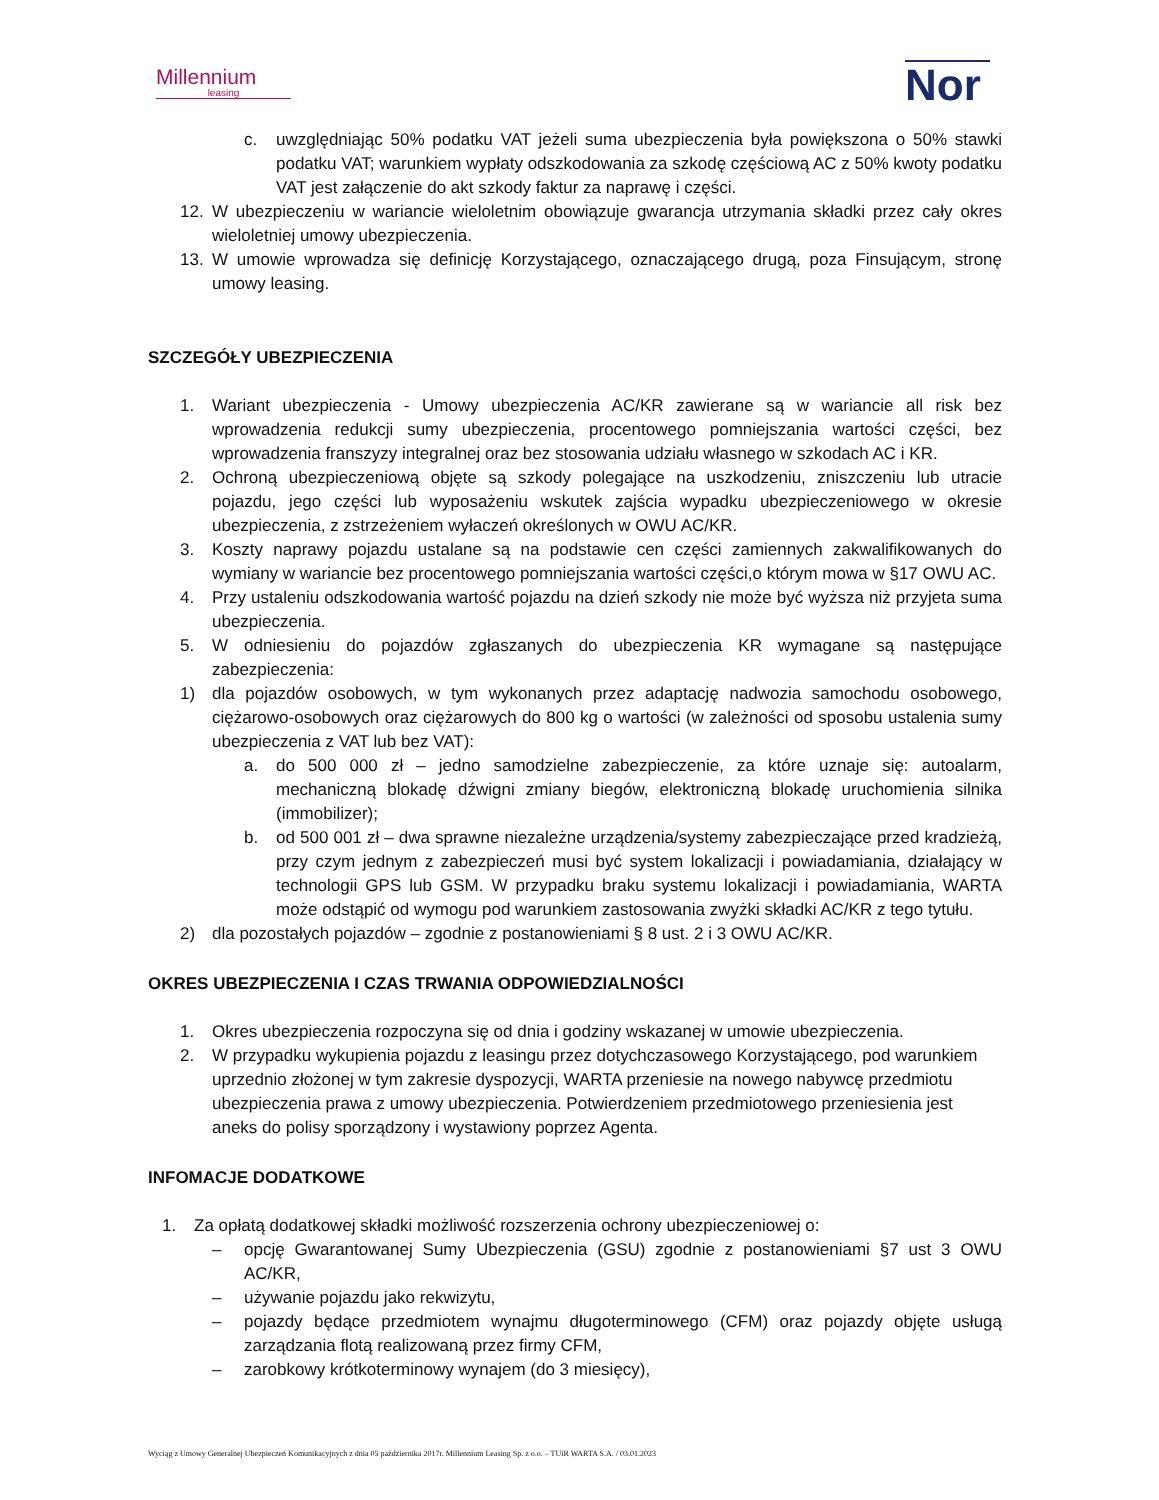Millennium
leasing
Nor
c. uwzględniając 50% podatku VAT jeżeli suma ubezpieczenia była powiększona o 50% stawki podatku VAT; warunkiem wypłaty odszkodowania za szkodę częściową AC z 50% kwoty podatku VAT jest załączenie do akt szkody faktur za naprawę i części.
12. W ubezpieczeniu w wariancie wieloletnim obowiązuje gwarancja utrzymania składki przez cały okres wieloletniej umowy ubezpieczenia.
13. W umowie wprowadza się definicję Korzystającego, oznaczającego drugą, poza Finsującym, stronę umowy leasing.
SZCZEGÓŁY UBEZPIECZENIA
1. Wariant ubezpieczenia - Umowy ubezpieczenia AC/KR zawierane są w wariancie all risk bez wprowadzenia redukcji sumy ubezpieczenia, procentowego pomniejszania wartości części, bez wprowadzenia franszyzy integralnej oraz bez stosowania udziału własnego w szkodach AC i KR.
2. Ochroną ubezpieczeniową objęte są szkody polegające na uszkodzeniu, zniszczeniu lub utracie pojazdu, jego części lub wyposażeniu wskutek zajścia wypadku ubezpieczeniowego w okresie ubezpieczenia, z zstrzeżeniem wyłaczeń określonych w OWU AC/KR.
3. Koszty naprawy pojazdu ustalane są na podstawie cen części zamiennych zakwalifikowanych do wymiany w wariancie bez procentowego pomniejszania wartości części,o którym mowa w §17 OWU AC.
4. Przy ustaleniu odszkodowania wartość pojazdu na dzień szkody nie może być wyższa niż przyjeta suma ubezpieczenia.
5. W odniesieniu do pojazdów zgłaszanych do ubezpieczenia KR wymagane są następujące zabezpieczenia:
1) dla pojazdów osobowych, w tym wykonanych przez adaptację nadwozia samochodu osobowego, ciężarowo-osobowych oraz ciężarowych do 800 kg o wartości (w zależności od sposobu ustalenia sumy ubezpieczenia z VAT lub bez VAT):
a. do 500 000 zł – jedno samodzielne zabezpieczenie, za które uznaje się: autoalarm, mechaniczną blokadę dźwigni zmiany biegów, elektroniczną blokadę uruchomienia silnika (immobilizer);
b. od 500 001 zł – dwa sprawne niezależne urządzenia/systemy zabezpieczające przed kradzieżą, przy czym jednym z zabezpieczeń musi być system lokalizacji i powiadamiania, działający w technologii GPS lub GSM. W przypadku braku systemu lokalizacji i powiadamiania, WARTA może odstąpić od wymogu pod warunkiem zastosowania zwyżki składki AC/KR z tego tytułu.
2) dla pozostałych pojazdów – zgodnie z postanowieniami § 8 ust. 2 i 3 OWU AC/KR.
OKRES UBEZPIECZENIA I CZAS TRWANIA ODPOWIEDZIALNOŚCI
1. Okres ubezpieczenia rozpoczyna się od dnia i godziny wskazanej w umowie ubezpieczenia.
2. W przypadku wykupienia pojazdu z leasingu przez dotychczasowego Korzystającego, pod warunkiem uprzednio złożonej w tym zakresie dyspozycji, WARTA przeniesie na nowego nabywcę przedmiotu ubezpieczenia prawa z umowy ubezpieczenia. Potwierdzeniem przedmiotowego przeniesienia jest aneks do polisy sporządzony i wystawiony poprzez Agenta.
INFOMACJE DODATKOWE
1. Za opłatą dodatkowej składki możliwość rozszerzenia ochrony ubezpieczeniowej o:
– opcję Gwarantowanej Sumy Ubezpieczenia (GSU) zgodnie z postanowieniami §7 ust 3 OWU AC/KR,
– używanie pojazdu jako rekwizytu,
– pojazdy będące przedmiotem wynajmu długoterminowego (CFM) oraz pojazdy objęte usługą zarządzania flotą realizowaną przez firmy CFM,
– zarobkowy krótkoterminowy wynajem (do 3 miesięcy),
Wyciąg z Umowy Generalnej Ubezpieczeń Komunikacyjnych z dnia 05 października 2017r. Millennium Leasing Sp. z o.o. – TUiR WARTA S.A. / 03.01.2023